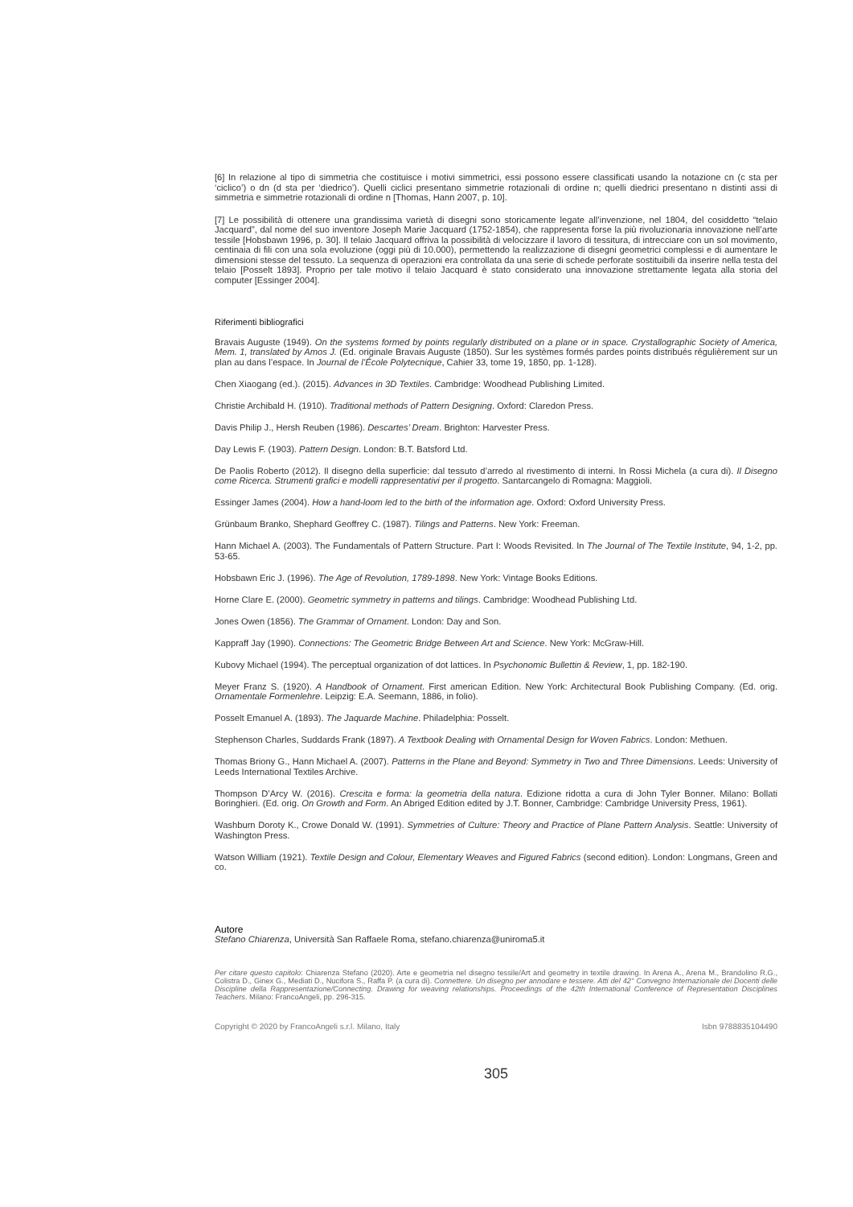[6] In relazione al tipo di simmetria che costituisce i motivi simmetrici, essi possono essere classificati usando la notazione cn (c sta per ‘ciclico’) o dn (d sta per ‘diedrico’). Quelli ciclici presentano simmetrie rotazionali di ordine n; quelli diedrici presentano n distinti assi di simmetria e simmetrie rotazionali di ordine n [Thomas, Hann 2007, p. 10].
[7] Le possibilità di ottenere una grandissima varietà di disegni sono storicamente legate all’invenzione, nel 1804, del cosiddetto “telaio Jacquard”, dal nome del suo inventore Joseph Marie Jacquard (1752-1854), che rappresenta forse la più rivoluzionaria innovazione nell’arte tessile [Hobsbawn 1996, p. 30]. Il telaio Jacquard offriva la possibilità di velocizzare il lavoro di tessitura, di intrecciare con un sol movimento, centinaia di fili con una sola evoluzione (oggi più di 10.000), permettendo la realizzazione di disegni geometrici complessi e di aumentare le dimensioni stesse del tessuto. La sequenza di operazioni era controllata da una serie di schede perforate sostituibili da inserire nella testa del telaio [Posselt 1893]. Proprio per tale motivo il telaio Jacquard è stato considerato una innovazione strettamente legata alla storia del computer [Essinger 2004].
Riferimenti bibliografici
Bravais Auguste (1949). On the systems formed by points regularly distributed on a plane or in space. Crystallographic Society of America, Mem. 1, translated by Amos J. (Ed. originale Bravais Auguste (1850). Sur les systèmes formés pardes points distribués régulièrement sur un plan au dans l’espace. In Journal de l’École Polytecnique, Cahier 33, tome 19, 1850, pp. 1-128).
Chen Xiaogang (ed.). (2015). Advances in 3D Textiles. Cambridge: Woodhead Publishing Limited.
Christie Archibald H. (1910). Traditional methods of Pattern Designing. Oxford: Claredon Press.
Davis Philip J., Hersh Reuben (1986). Descartes’ Dream. Brighton: Harvester Press.
Day Lewis F. (1903). Pattern Design. London: B.T. Batsford Ltd.
De Paolis Roberto (2012). Il disegno della superficie: dal tessuto d’arredo al rivestimento di interni. In Rossi Michela (a cura di). Il Disegno come Ricerca. Strumenti grafici e modelli rappresentativi per il progetto. Santarcangelo di Romagna: Maggioli.
Essinger James (2004). How a hand-loom led to the birth of the information age. Oxford: Oxford University Press.
Grünbaum Branko, Shephard Geoffrey C. (1987). Tilings and Patterns. New York: Freeman.
Hann Michael A. (2003). The Fundamentals of Pattern Structure. Part I: Woods Revisited. In The Journal of The Textile Institute, 94, 1-2, pp. 53-65.
Hobsbawn Eric J. (1996). The Age of Revolution, 1789-1898. New York: Vintage Books Editions.
Horne Clare E. (2000). Geometric symmetry in patterns and tilings. Cambridge: Woodhead Publishing Ltd.
Jones Owen (1856). The Grammar of Ornament. London: Day and Son.
Kappraff Jay (1990). Connections: The Geometric Bridge Between Art and Science. New York: McGraw-Hill.
Kubovy Michael (1994). The perceptual organization of dot lattices. In Psychonomic Bullettin & Review, 1, pp. 182-190.
Meyer Franz S. (1920). A Handbook of Ornament. First american Edition. New York: Architectural Book Publishing Company. (Ed. orig. Ornamentale Formenlehre. Leipzig: E.A. Seemann, 1886, in folio).
Posselt Emanuel A. (1893). The Jaquarde Machine. Philadelphia: Posselt.
Stephenson Charles, Suddards Frank (1897). A Textbook Dealing with Ornamental Design for Woven Fabrics. London: Methuen.
Thomas Briony G., Hann Michael A. (2007). Patterns in the Plane and Beyond: Symmetry in Two and Three Dimensions. Leeds: University of Leeds International Textiles Archive.
Thompson D’Arcy W. (2016). Crescita e forma: la geometria della natura. Edizione ridotta a cura di John Tyler Bonner. Milano: Bollati Boringhieri. (Ed. orig. On Growth and Form. An Abriged Edition edited by J.T. Bonner, Cambridge: Cambridge University Press, 1961).
Washburn Doroty K., Crowe Donald W. (1991). Symmetries of Culture: Theory and Practice of Plane Pattern Analysis. Seattle: University of Washington Press.
Watson William (1921). Textile Design and Colour, Elementary Weaves and Figured Fabrics (second edition). London: Longmans, Green and co.
Autore
Stefano Chiarenza, Università San Raffaele Roma, stefano.chiarenza@uniroma5.it
Per citare questo capitolo: Chiarenza Stefano (2020). Arte e geometria nel disegno tessile/Art and geometry in textile drawing. In Arena A., Arena M., Brandolino R.G., Colistra D., Ginex G., Mediati D., Nucifora S., Raffa P. (a cura di). Connettere. Un disegno per annodare e tessere. Atti del 42° Convegno Internazionale dei Docenti delle Discipline della Rappresentazione/Connecting. Drawing for weaving relationships. Proceedings of the 42th International Conference of Representation Disciplines Teachers. Milano: FrancoAngeli, pp. 296-315.
Copyright © 2020 by FrancoAngeli s.r.l. Milano, Italy Isbn 9788835104490
305